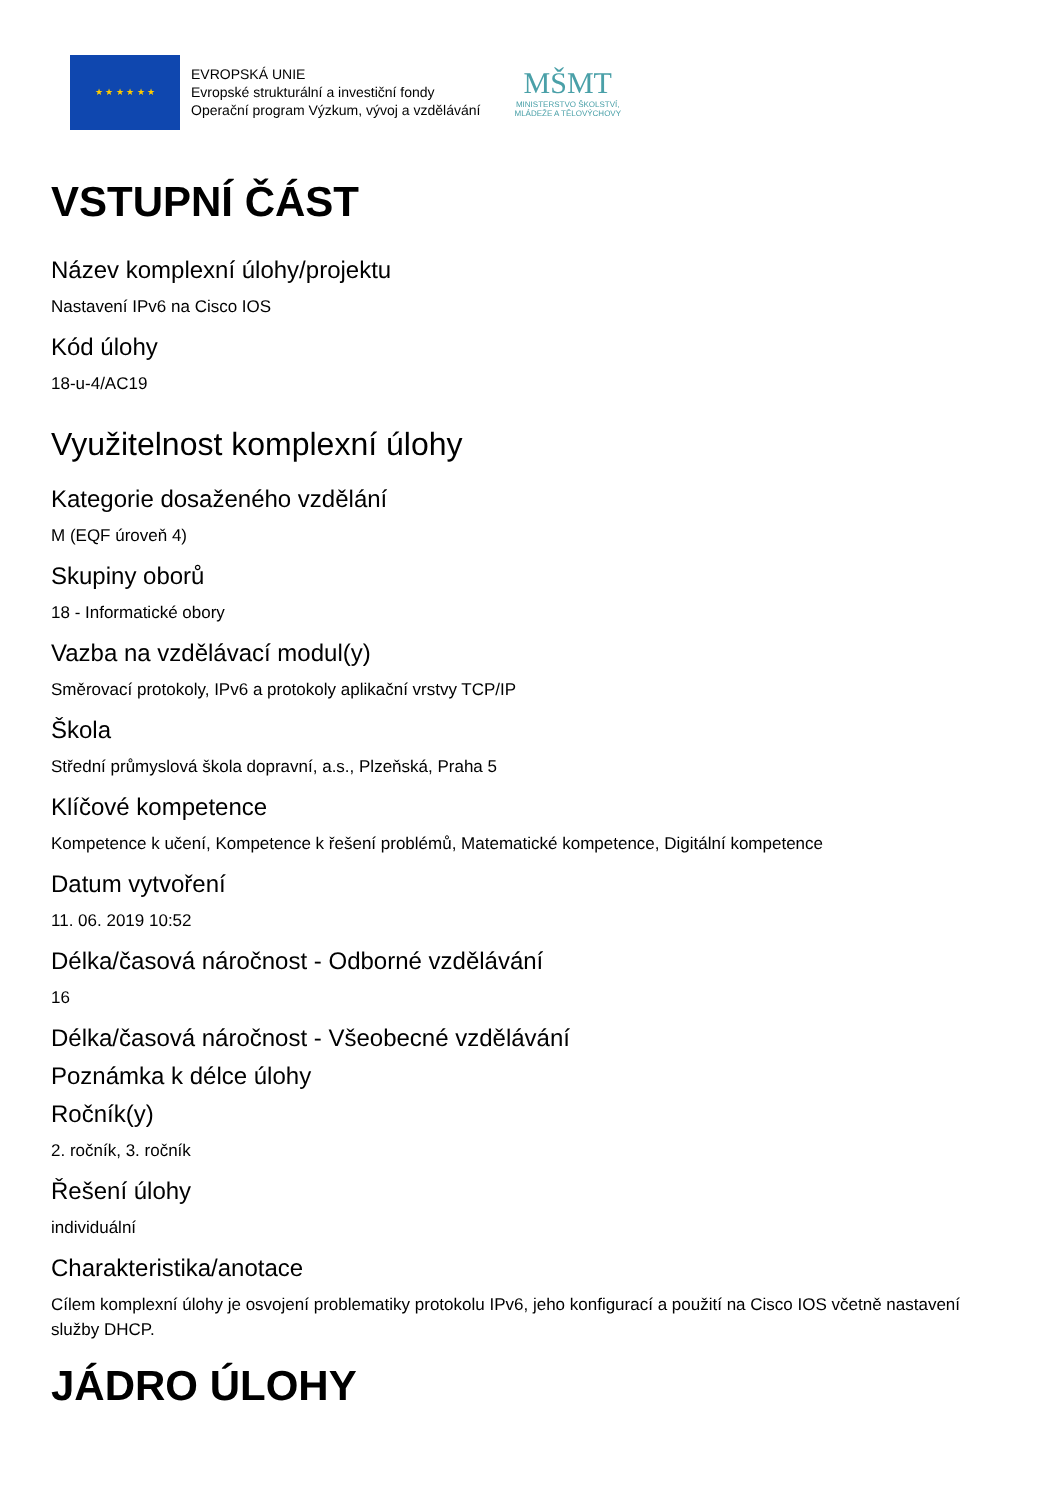★ ★ ★ ★ ★ ★
EVROPSKÁ UNIE
Evropské strukturální a investiční fondy
Operační program Výzkum, vývoj a vzdělávání
MŠMT
MINISTERSTVO ŠKOLSTVÍ,
MLÁDEŽE A TĚLOVÝCHOVY
VSTUPNÍ ČÁST
Název komplexní úlohy/projektu
Nastavení IPv6 na Cisco IOS
Kód úlohy
18-u-4/AC19
Využitelnost komplexní úlohy
Kategorie dosaženého vzdělání
M (EQF úroveň 4)
Skupiny oborů
18 - Informatické obory
Vazba na vzdělávací modul(y)
Směrovací protokoly, IPv6 a protokoly aplikační vrstvy TCP/IP
Škola
Střední průmyslová škola dopravní, a.s., Plzeňská, Praha 5
Klíčové kompetence
Kompetence k učení, Kompetence k řešení problémů, Matematické kompetence, Digitální kompetence
Datum vytvoření
11. 06. 2019 10:52
Délka/časová náročnost - Odborné vzdělávání
16
Délka/časová náročnost - Všeobecné vzdělávání
Poznámka k délce úlohy
Ročník(y)
2. ročník, 3. ročník
Řešení úlohy
individuální
Charakteristika/anotace
Cílem komplexní úlohy je osvojení problematiky protokolu IPv6, jeho konfigurací a použití na Cisco IOS včetně nastavení služby DHCP.
JÁDRO ÚLOHY